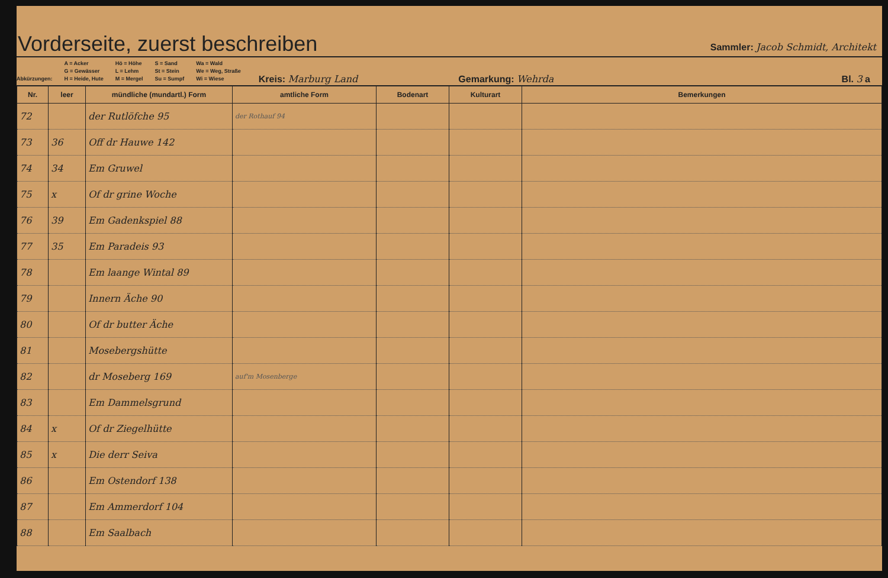Vorderseite, zuerst beschreiben
Sammler: Jacob Schmidt, Architekt
Abkürzungen:
A = Acker
G = Gewässer
H = Heide, Hute
Hö = Höhe
L = Lehm
M = Mergel
S = Sand
St = Stein
Su = Sumpf
Wa = Wald
We = Weg, Straße
Wi = Wiese
Kreis: Marburg Land
Gemarkung: Wehrda
Bl. 3 a
| Nr. | leer | mündliche (mundartl.) Form | amtliche Form | Bodenart | Kulturart | Bemerkungen |
| --- | --- | --- | --- | --- | --- | --- |
| 72 | | der Rutlöfche 95 | der Rothauf 94 | | | |
| 73 | 36 | Off dr Hauwe 142 | | | | |
| 74 | 34 | Em Gruwel | | | | |
| 75 | x | Of dr grine Woche | | | | |
| 76 | 39 | Em Gadenkspiel 88 | | | | |
| 77 | 35 | Em Paradeis 93 | | | | |
| 78 | | Em laange Wintal 89 | | | | |
| 79 | | Innern Äche 90 | | | | |
| 80 | | Of dr butter Äche | | | | |
| 81 | | Mosebergshütte | | | | |
| 82 | | dr Moseberg 169 | auf'm Mosenberge | | | |
| 83 | | Em Dammelsgrund | | | | |
| 84 | x | Of dr Ziegelhütte | | | | |
| 85 | x | Die derr Seiva | | | | |
| 86 | | Em Ostendorf 138 | | | | |
| 87 | | Em Ammerdorf 104 | | | | |
| 88 | | Em Saalbach | | | | |